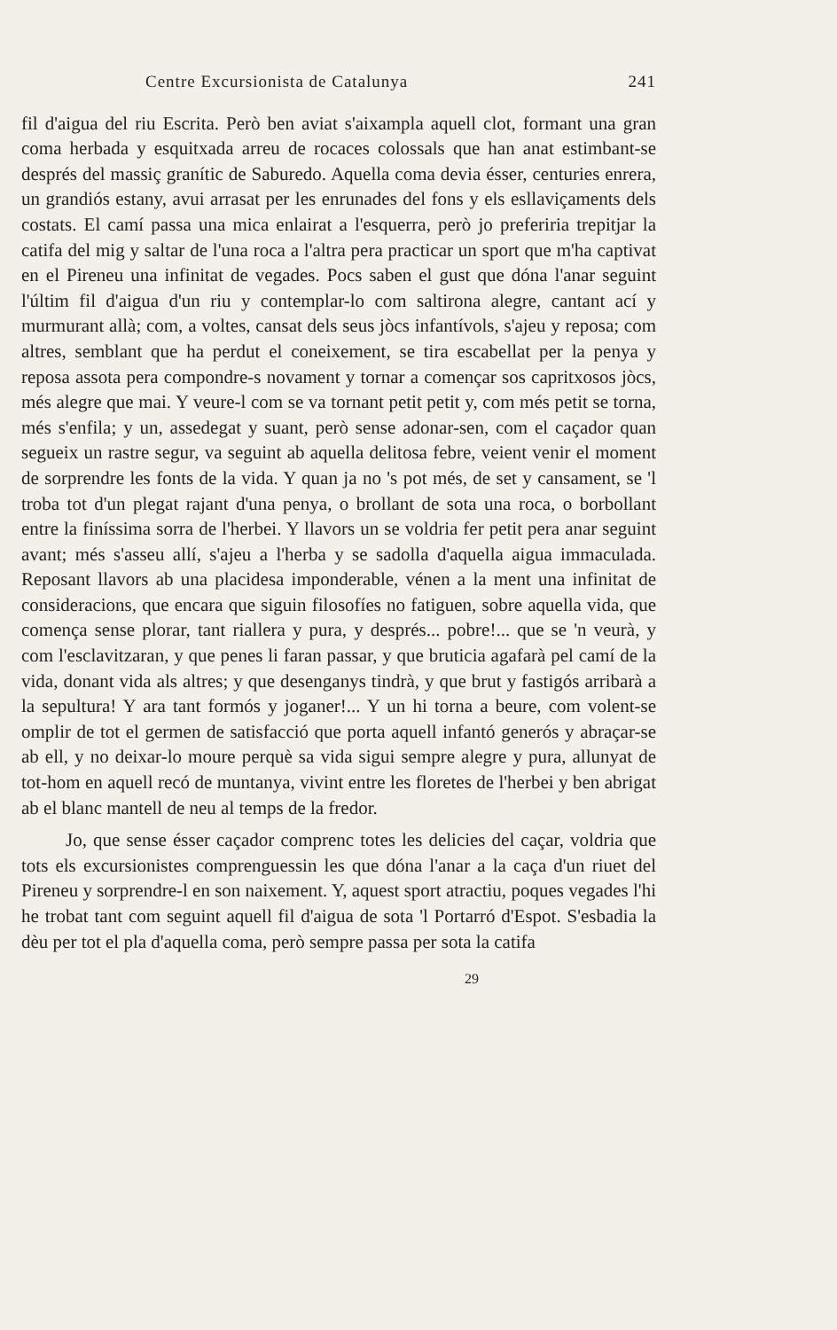Centre Excursionista de Catalunya 241
fil d'aigua del riu Escrita. Però ben aviat s'aixampla aquell clot, formant una gran coma herbada y esquitxada arreu de rocaces colossals que han anat estimbant-se després del massiç granític de Saburedo. Aquella coma devia ésser, centuries enrera, un grandiós estany, avui arrasat per les enrunades del fons y els esllaviçaments dels costats. El camí passa una mica enlairat a l'esquerra, però jo preferiria trepitjar la catifa del mig y saltar de l'una roca a l'altra pera practicar un sport que m'ha captivat en el Pireneu una infinitat de vegades. Pocs saben el gust que dóna l'anar seguint l'últim fil d'aigua d'un riu y contemplar-lo com saltirona alegre, cantant ací y murmurant allà; com, a voltes, cansat dels seus jòcs infantívols, s'ajeu y reposa; com altres, semblant que ha perdut el coneixement, se tira escabellat per la penya y reposa assota pera compondre-s novament y tornar a començar sos capritxosos jòcs, més alegre que mai. Y veure-l com se va tornant petit petit y, com més petit se torna, més s'enfila; y un, assedegat y suant, però sense adonar-sen, com el caçador quan segueix un rastre segur, va seguint ab aquella delitosa febre, veient venir el moment de sorprendre les fonts de la vida. Y quan ja no 's pot més, de set y cansament, se 'l troba tot d'un plegat rajant d'una penya, o brollant de sota una roca, o borbollant entre la finíssima sorra de l'herbei. Y llavors un se voldria fer petit pera anar seguint avant; més s'asseu allí, s'ajeu a l'herba y se sadolla d'aquella aigua immaculada. Reposant llavors ab una placidesa imponderable, vénen a la ment una infinitat de consideracions, que encara que siguin filosofíes no fatiguen, sobre aquella vida, que comença sense plorar, tant riallera y pura, y després... pobre!... que se 'n veurà, y com l'esclavitzaran, y que penes li faran passar, y que bruticia agafarà pel camí de la vida, donant vida als altres; y que desenganys tindrà, y que brut y fastigós arribarà a la sepultura! Y ara tant formós y joganer!... Y un hi torna a beure, com volent-se omplir de tot el germen de satisfacció que porta aquell infantó generós y abraçar-se ab ell, y no deixar-lo moure perquè sa vida sigui sempre alegre y pura, allunyat de tot-hom en aquell recó de muntanya, vivint entre les floretes de l'herbei y ben abrigat ab el blanc mantell de neu al temps de la fredor.
Jo, que sense ésser caçador comprenc totes les delicies del caçar, voldria que tots els excursionistes comprenguessin les que dóna l'anar a la caça d'un riuet del Pireneu y sorprendre-l en son naixement. Y, aquest sport atractiu, poques vegades l'hi he trobat tant com seguint aquell fil d'aigua de sota 'l Portarró d'Espot. S'esbadia la dèu per tot el pla d'aquella coma, però sempre passa per sota la catifa
29